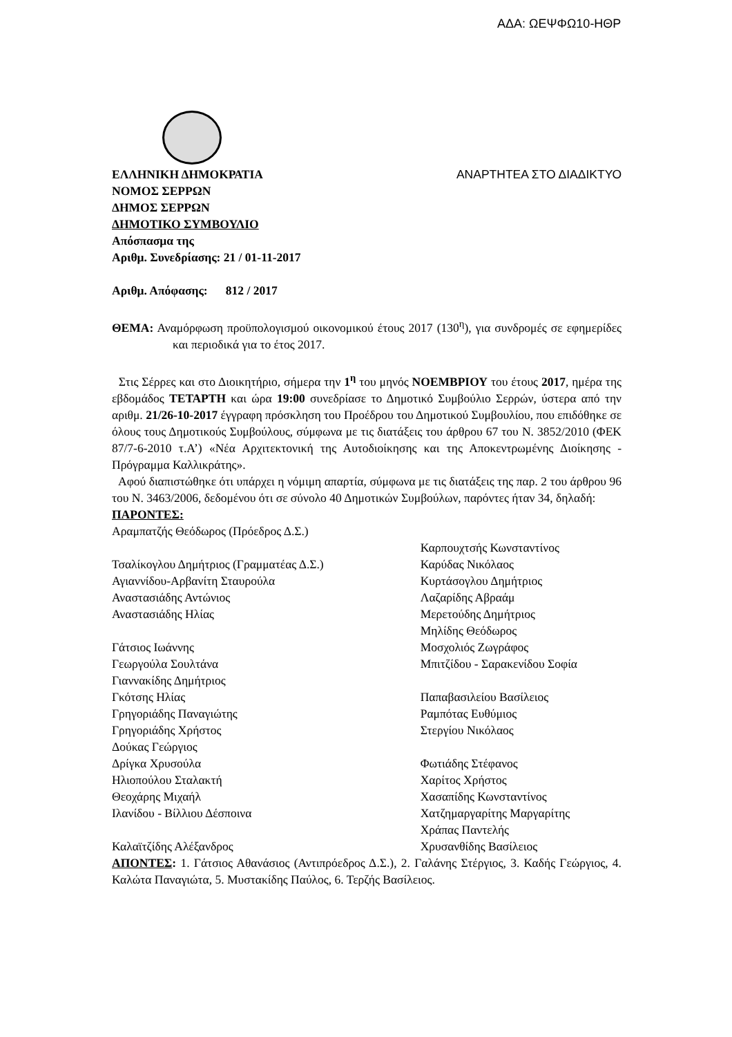ΑΔΑ: ΩΕΨΦΩ10-ΗΘΡ
ΕΛΛΗΝΙΚΗ ΔΗΜΟΚΡΑΤΙΑ ΑΝΑΡΤΗΤΕΑ ΣΤΟ ΔΙΑΔΙΚΤΥΟ
ΝΟΜΟΣ ΣΕΡΡΩΝ
ΔΗΜΟΣ ΣΕΡΡΩΝ
ΔΗΜΟΤΙΚΟ ΣΥΜΒΟΥΛΙΟ
Απόσπασμα της
Αριθμ. Συνεδρίασης: 21 / 01-11-2017
Αριθμ. Απόφασης: 812 / 2017
ΘΕΜΑ: Αναμόρφωση προϋπολογισμού οικονομικού έτους 2017 (130<sup>η</sup>), για συνδρομές σε εφημερίδες και περιοδικά για το έτος 2017.
Στις Σέρρες και στο Διοικητήριο, σήμερα την 1<sup>η</sup> του μηνός ΝΟΕΜΒΡΙΟΥ του έτους 2017, ημέρα της εβδομάδος ΤΕΤΑΡΤΗ και ώρα 19:00 συνεδρίασε το Δημοτικό Συμβούλιο Σερρών, ύστερα από την αριθμ. 21/26-10-2017 έγγραφη πρόσκληση του Προέδρου του Δημοτικού Συμβουλίου, που επιδόθηκε σε όλους τους Δημοτικούς Συμβούλους, σύμφωνα με τις διατάξεις του άρθρου 67 του Ν. 3852/2010 (ΦΕΚ 87/7-6-2010 τ.Α’) «Νέα Αρχιτεκτονική της Αυτοδιοίκησης και της Αποκεντρωμένης Διοίκησης - Πρόγραμμα Καλλικράτης».
Αφού διαπιστώθηκε ότι υπάρχει η νόμιμη απαρτία, σύμφωνα με τις διατάξεις της παρ. 2 του άρθρου 96 του Ν. 3463/2006, δεδομένου ότι σε σύνολο 40 Δημοτικών Συμβούλων, παρόντες ήταν 34, δηλαδή:
ΠΑΡΟΝΤΕΣ:
Αραμπατζής Θεόδωρος (Πρόεδρος Δ.Σ.)
Τσαλίκογλου Δημήτριος (Γραμματέας Δ.Σ.)
Αγιαννίδου-Αρβανίτη Σταυρούλα
Αναστασιάδης Αντώνιος
Αναστασιάδης Ηλίας
Γάτσιος Ιωάννης
Γεωργούλα Σουλτάνα
Γιαννακίδης Δημήτριος
Γκότσης Ηλίας
Γρηγοριάδης Παναγιώτης
Γρηγοριάδης Χρήστος
Δούκας Γεώργιος
Δρίγκα Χρυσούλα
Ηλιοπούλου Σταλακτή
Θεοχάρης Μιχαήλ
Ιλανίδου - Βίλλιου Δέσποινα
Καλαϊτζίδης Αλέξανδρος
Καρπουχτσής Κωνσταντίνος
Καρύδας Νικόλαος
Κυρτάσογλου Δημήτριος
Λαζαρίδης Αβραάμ
Μερετούδης Δημήτριος
Μηλίδης Θεόδωρος
Μοσχολιός Ζωγράφος
Μπιτζίδου - Σαρακενίδου Σοφία
Παπαβασιλείου Βασίλειος
Ραμπότας Ευθύμιος
Στεργίου Νικόλαος
Φωτιάδης Στέφανος
Χαρίτος Χρήστος
Χασαπίδης Κωνσταντίνος
Χατζημαργαρίτης Μαργαρίτης
Χράπας Παντελής
Χρυσανθίδης Βασίλειος
ΑΠΟΝΤΕΣ: 1. Γάτσιος Αθανάσιος (Αντιπρόεδρος Δ.Σ.), 2. Γαλάνης Στέργιος, 3. Καδής Γεώργιος, 4. Καλώτα Παναγιώτα, 5. Μυστακίδης Παύλος, 6. Τερζής Βασίλειος.